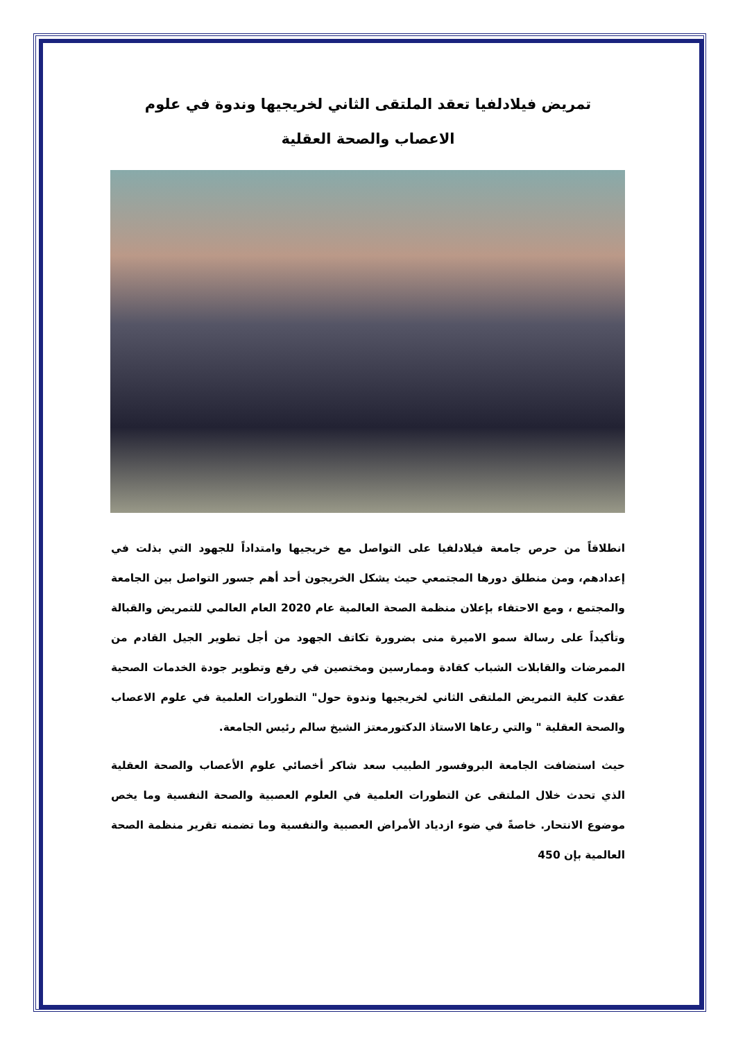تمريض فيلادلفيا تعقد الملتقى الثاني لخريجيها وندوة في علوم
الاعصاب والصحة العقلية
انطلاقاً من حرص جامعة فيلادلفيا على التواصل مع خريجيها وامتداداً للجهود التي بذلت في إعدادهم، ومن منطلق دورها المجتمعي حيث يشكل الخريجون أحد أهم جسور التواصل بين الجامعة والمجتمع ، ومع الاحتفاء بإعلان منظمة الصحة العالمية عام 2020 العام العالمي للتمريض والقبالة وتأكيداً على رسالة سمو الاميرة منى بضرورة تكاتف الجهود من أجل تطوير الجيل القادم من الممرضات والقابلات الشباب كقادة وممارسين ومختصين في رفع وتطوير جودة الخدمات الصحية عقدت كلية التمريض الملتقى الثاني لخريجيها وندوة حول" التطورات العلمية في علوم الاعصاب والصحة العقلية " والتي رعاها الاستاذ الدكتورمعتز الشيخ سالم رئيس الجامعة.
حيث استضافت الجامعة البروفسور الطبيب سعد شاكر أخصائي علوم الأعصاب والصحة العقلية الذي تحدث خلال الملتقى عن التطورات العلمية في العلوم العصبية والصحة النفسية وما يخص موضوع الانتحار. خاصةً في ضوء ازدياد الأمراض العصبية والنفسية وما تضمنه تقرير منظمة الصحة العالمية بإن 450